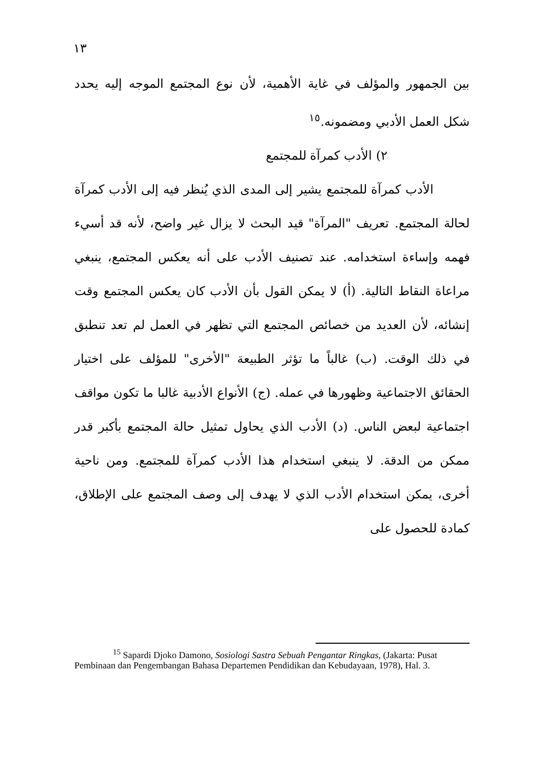١٣
بين الجمهور والمؤلف في غاية الأهمية، لأن نوع المجتمع الموجه إليه يحدد شكل العمل الأدبي ومضمونه.<sup>١٥</sup>
٢) الأدب كمرآة للمجتمع
الأدب كمرآة للمجتمع يشير إلى المدى الذي يُنظر فيه إلى الأدب كمرآة لحالة المجتمع. تعريف "المرآة" قيد البحث لا يزال غير واضح، لأنه قد أسيء فهمه وإساءة استخدامه. عند تصنيف الأدب على أنه يعكس المجتمع، ينبغي مراعاة النقاط التالية. (أ) لا يمكن القول بأن الأدب كان يعكس المجتمع وقت إنشائه، لأن العديد من خصائص المجتمع التي تظهر في العمل لم تعد تنطبق في ذلك الوقت. (ب) غالباً ما تؤثر الطبيعة "الأخرى" للمؤلف على اختيار الحقائق الاجتماعية وظهورها في عمله. (ج) الأنواع الأدبية غالبا ما تكون مواقف اجتماعية لبعض الناس. (د) الأدب الذي يحاول تمثيل حالة المجتمع بأكبر قدر ممكن من الدقة. لا ينبغي استخدام هذا الأدب كمرآة للمجتمع. ومن ناحية أخرى، يمكن استخدام الأدب الذي لا يهدف إلى وصف المجتمع على الإطلاق، كمادة للحصول على
<sup>15</sup> Sapardi Djoko Damono, Sosiologi Sastra Sebuah Pengantar Ringkas, (Jakarta: Pusat Pembinaan dan Pengembangan Bahasa Departemen Pendidikan dan Kebudayaan, 1978), Hal. 3.